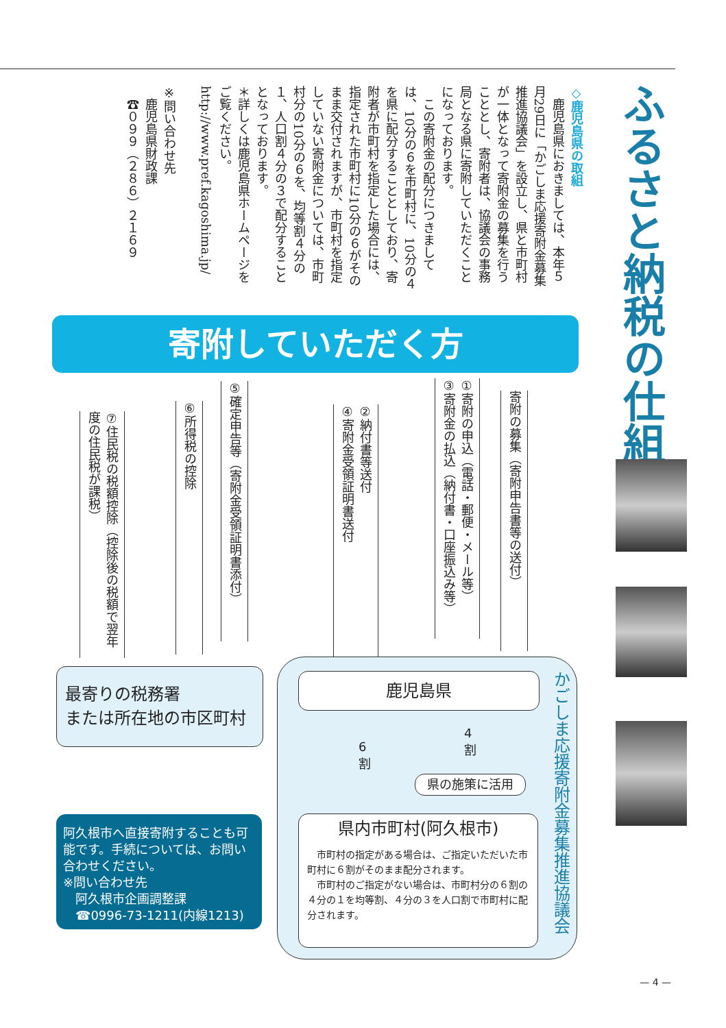ふるさと納税の仕組み
◇鹿児島県の取組
　鹿児島県におきましては、本年５月29日に「かごしま応援寄附金募集推進協議会」を設立し、県と市町村が一体となって寄附金の募集を行うこととし、寄附者は、協議会の事務局となる県に寄附していただくことになっております。
　この寄附金の配分につきましては、10分の６を市町村に、10分の４を県に配分することとしており、寄附者が市町村を指定した場合には、指定された市町村に10分の６がそのまま交付されますが、市町村を指定していない寄附金については、市町村分の10分の６を、均等割４分の１、人口割４分の３で配分することとなっております。
＊詳しくは鹿児島県ホームページをご覧ください。
http://www.pref.kagoshima.jp/
※問い合わせ先
　鹿児島県財政課
　☎０９９（２８６）２１６９
寄附していただく方
寄附の募集（寄附申告書等の送付）
①寄附の申込（電話・郵便・メール等）
③寄附金の払込（納付書・口座振込み等）
②納付書等送付
④寄附金受領証明書送付
⑤確定申告等（寄附金受領証明書添付）
⑥所得税の控除
⑦住民税の税額控除（控除後の税額で翌年度の住民税が課税）
最寄りの税務署
または所在地の市区町村
阿久根市へ直接寄附することも可能です。手続については、お問い合わせください。
※問い合わせ先
　阿久根市企画調整課
　☎0996-73-1211(内線1213)
かごしま応援寄附金募集推進協議会
鹿児島県
6割
4割
県の施策に活用
県内市町村(阿久根市)
　市町村の指定がある場合は、ご指定いただいた市町村に６割がそのまま配分されます。
　市町村のご指定がない場合は、市町村分の６割の４分の１を均等割、４分の３を人口割で市町村に配分されます。
— 4 —